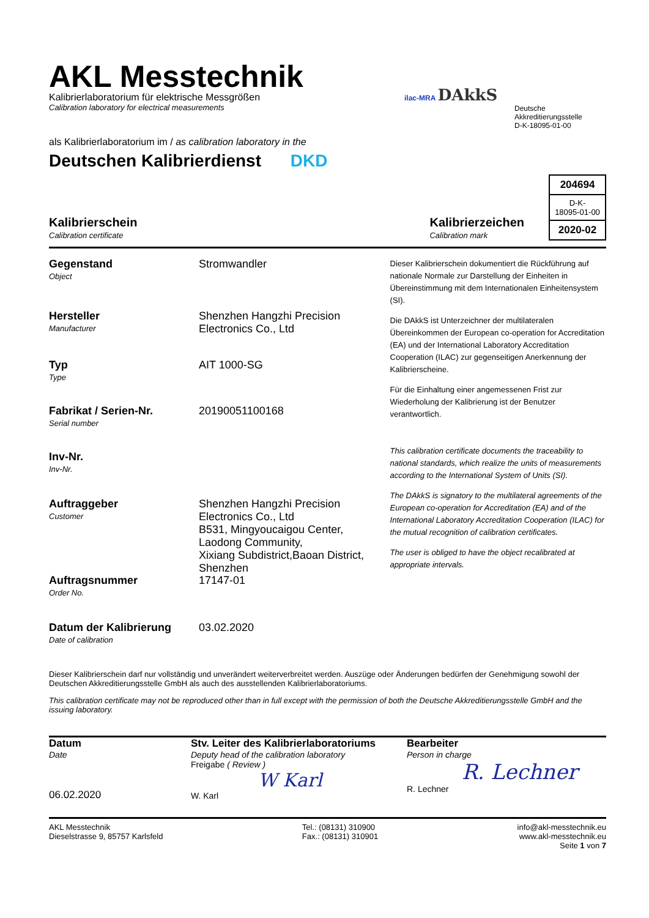AKL Messtechnik
Kalibrierlaboratorium für elektrische Messgrößen
Calibration laboratory for electrical measurements
als Kalibrierlaboratorium im / as calibration laboratory in the
Deutschen Kalibrierdienst DKD
ilac-MRA DAkkS
Deutsche
Akkreditierungsstelle
D-K-18095-01-00
Kalibrierschein
Calibration certificate
Kalibrierzeichen
Calibration mark
204694
D-K-
18095-01-00
2020-02
Gegenstand
Object
Stromwandler
Hersteller
Manufacturer
Shenzhen Hangzhi Precision Electronics Co., Ltd
Typ
Type
AIT 1000-SG
Fabrikat / Serien-Nr.
Serial number
20190051100168
Inv-Nr.
Inv-Nr.
Auftraggeber
Customer
Shenzhen Hangzhi Precision Electronics Co., Ltd
B531, Mingyoucaigou Center, Laodong Community,
Xixiang Subdistrict,Baoan District, Shenzhen
Auftragsnummer
Order No.
17147-01
Datum der Kalibrierung
Date of calibration
03.02.2020
Dieser Kalibrierschein dokumentiert die Rückführung auf nationale Normale zur Darstellung der Einheiten in Übereinstimmung mit dem Internationalen Einheitensystem (SI).
Die DAkkS ist Unterzeichner der multilateralen Übereinkommen der European co-operation for Accreditation (EA) und der International Laboratory Accreditation Cooperation (ILAC) zur gegenseitigen Anerkennung der Kalibrierscheine.
Für die Einhaltung einer angemessenen Frist zur Wiederholung der Kalibrierung ist der Benutzer verantwortlich.
This calibration certificate documents the traceability to national standards, which realize the units of measurements according to the International System of Units (SI).
The DAkkS is signatory to the multilateral agreements of the European co-operation for Accreditation (EA) and of the International Laboratory Accreditation Cooperation (ILAC) for the mutual recognition of calibration certificates.
The user is obliged to have the object recalibrated at appropriate intervals.
Dieser Kalibrierschein darf nur vollständig und unverändert weiterverbreitet werden. Auszüge oder Änderungen bedürfen der Genehmigung sowohl der Deutschen Akkreditierungsstelle GmbH als auch des ausstellenden Kalibrierlaboratoriums.
This calibration certificate may not be reproduced other than in full except with the permission of both the Deutsche Akkreditierungsstelle GmbH and the issuing laboratory.
Datum
Date
06.02.2020
Stv. Leiter des Kalibrierlaboratoriums
Deputy head of the calibration laboratory
Freigabe ( Review )
W Karl
W. Karl
Bearbeiter
Person in charge
R. Lechner
R. Lechner
AKL Messtechnik
Dieselstrasse 9, 85757 Karlsfeld
Tel.: (08131) 310900
Fax.: (08131) 310901
info@akl-messtechnik.eu
www.akl-messtechnik.eu
Seite 1 von 7